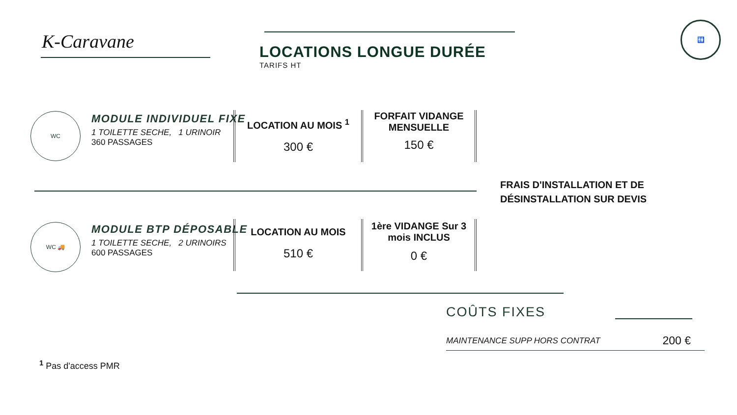K-Caravane
LOCATIONS LONGUE DURÉE
TARIFS HT
🚻
WC
MODULE INDIVIDUEL FIXE
1 TOILETTE SECHE, 1 URINOIR
360 PASSAGES
| LOCATION AU MOIS <sup>1</sup> 300 € | FORFAIT VIDANGE MENSUELLE 150 € |
FRAIS D'INSTALLATION ET DE
DÉSINSTALLATION SUR DEVIS
WC 🚚
MODULE BTP DÉPOSABLE
1 TOILETTE SECHE, 2 URINOIRS
600 PASSAGES
| LOCATION AU MOIS 510 € | 1ère VIDANGE Sur 3 mois INCLUS 0 € |
COÛTS FIXES
MAINTENANCE SUPP HORS CONTRAT 200 €
<sup>1</sup> Pas d'access PMR